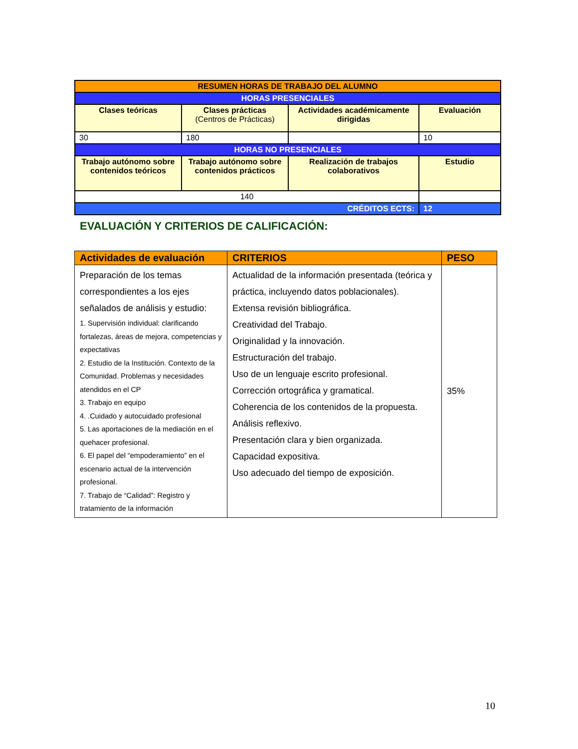| RESUMEN HORAS DE TRABAJO DEL ALUMNO | | | |
| HORAS PRESENCIALES | | | |
| Clases teóricas | Clases prácticas (Centros de Prácticas) | Actividades académicamente dirigidas | Evaluación |
| 30 | 180 | | 10 |
| HORAS NO PRESENCIALES | | | |
| Trabajo autónomo sobre contenidos teóricos | Trabajo autónomo sobre contenidos prácticos | Realización de trabajos colaborativos | Estudio |
| 140 | | | |
| CRÉDITOS ECTS: | | | 12 |
EVALUACIÓN Y CRITERIOS DE CALIFICACIÓN:
| Actividades de evaluación | CRITERIOS | PESO |
| --- | --- | --- |
| Preparación de los temas correspondientes a los ejes señalados de análisis y estudio: 1. Supervisión individual: clarificando fortalezas, áreas de mejora, competencias y expectativas 2. Estudio de la Institución. Contexto de la Comunidad. Problemas y necesidades atendidos en el CP 3. Trabajo en equipo 4. .Cuidado y autocuidado profesional 5. Las aportaciones de la mediación en el quehacer profesional. 6. El papel del “empoderamiento” en el escenario actual de la intervención profesional. 7. Trabajo de “Calidad”: Registro y tratamiento de la información | Actualidad de la información presentada (teórica y práctica, incluyendo datos poblacionales). Extensa revisión bibliográfica. Creatividad del Trabajo. Originalidad y la innovación. Estructuración del trabajo. Uso de un lenguaje escrito profesional. Corrección ortográfica y gramatical. Coherencia de los contenidos de la propuesta. Análisis reflexivo. Presentación clara y bien organizada. Capacidad expositiva. Uso adecuado del tiempo de exposición. | 35% |
10